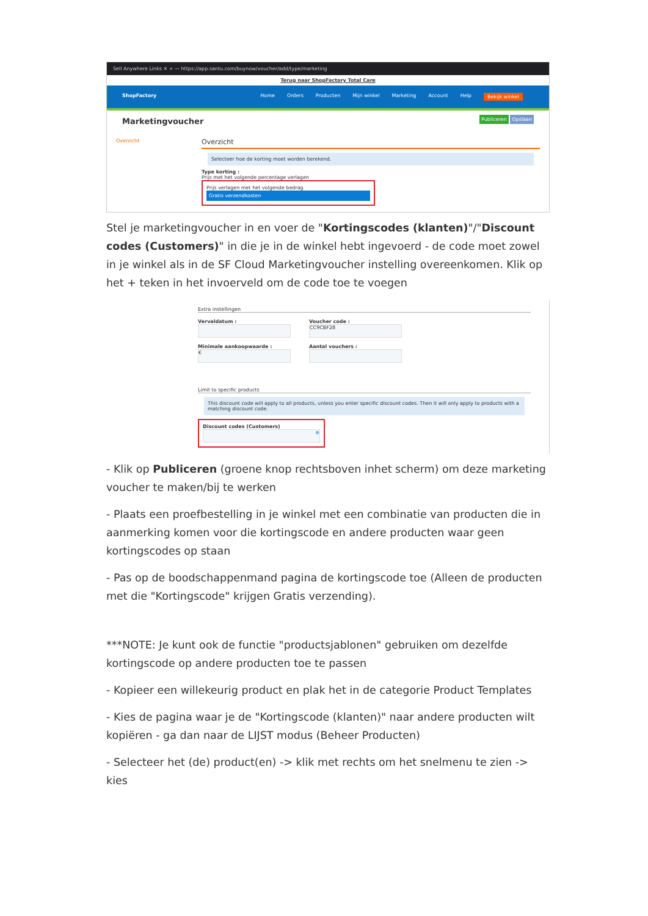Sell Anywhere Links ✕ + — https://app.santu.com/buynow/voucher/add/type/marketing
Terug naar ShopFactory Total Care
ShopFactory Home Orders Producten Mijn winkel Marketing Account Help Bekijk winkel
Marketingvoucher Publiceren Opslaan
Overzicht
Overzicht
Selecteer hoe de korting moet worden berekend.
Type korting :
Prijs met het volgende percentage verlagen
Prijs verlagen met het volgende bedrag
Gratis verzendkosten
Stel je marketingvoucher in en voer de "Kortingscodes (klanten)"/"Discount codes (Customers)" in die je in de winkel hebt ingevoerd - de code moet zowel in je winkel als in de SF Cloud Marketingvoucher instelling overeenkomen. Klik op het + teken in het invoerveld om de code toe te voegen
Extra instellingen
Vervaldatum :
Voucher code :
CC9CBF28
Minimale aankoopwaarde :
€
Aantal vouchers :
Limit to specific products
This discount code will apply to all products, unless you enter specific discount codes. Then it will only apply to products with a matching discount code.
Discount codes (Customers)
⊕
- Klik op Publiceren (groene knop rechtsboven inhet scherm) om deze marketing voucher te maken/bij te werken
- Plaats een proefbestelling in je winkel met een combinatie van producten die in aanmerking komen voor die kortingscode en andere producten waar geen kortingscodes op staan
- Pas op de boodschappenmand pagina de kortingscode toe (Alleen de producten met die "Kortingscode" krijgen Gratis verzending).
***NOTE: Je kunt ook de functie "productsjablonen" gebruiken om dezelfde kortingscode op andere producten toe te passen
- Kopieer een willekeurig product en plak het in de categorie Product Templates
- Kies de pagina waar je de "Kortingscode (klanten)" naar andere producten wilt kopiëren - ga dan naar de LIJST modus (Beheer Producten)
- Selecteer het (de) product(en) -> klik met rechts om het snelmenu te zien -> kies